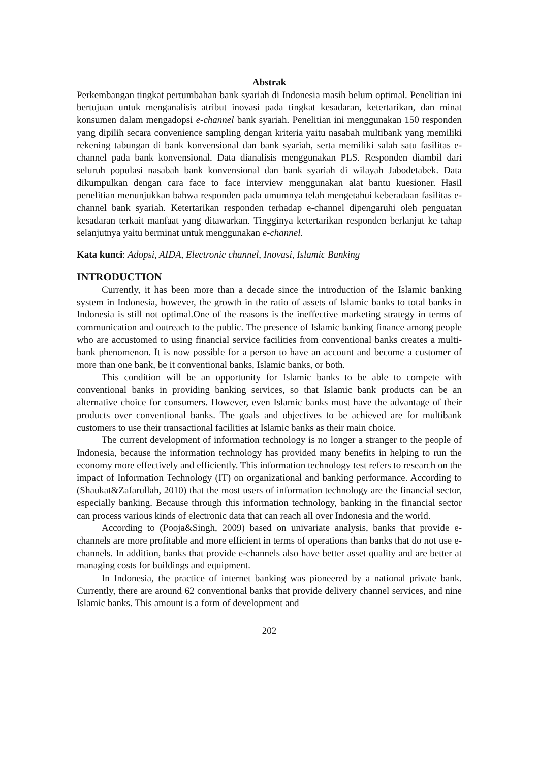Abstrak
Perkembangan tingkat pertumbahan bank syariah di Indonesia masih belum optimal. Penelitian ini bertujuan untuk menganalisis atribut inovasi pada tingkat kesadaran, ketertarikan, dan minat konsumen dalam mengadopsi e-channel bank syariah. Penelitian ini menggunakan 150 responden yang dipilih secara convenience sampling dengan kriteria yaitu nasabah multibank yang memiliki rekening tabungan di bank konvensional dan bank syariah, serta memiliki salah satu fasilitas e-channel pada bank konvensional. Data dianalisis menggunakan PLS. Responden diambil dari seluruh populasi nasabah bank konvensional dan bank syariah di wilayah Jabodetabek. Data dikumpulkan dengan cara face to face interview menggunakan alat bantu kuesioner. Hasil penelitian menunjukkan bahwa responden pada umumnya telah mengetahui keberadaan fasilitas e-channel bank syariah. Ketertarikan responden terhadap e-channel dipengaruhi oleh penguatan kesadaran terkait manfaat yang ditawarkan. Tingginya ketertarikan responden berlanjut ke tahap selanjutnya yaitu berminat untuk menggunakan e-channel.
Kata kunci: Adopsi, AIDA, Electronic channel, Inovasi, Islamic Banking
INTRODUCTION
Currently, it has been more than a decade since the introduction of the Islamic banking system in Indonesia, however, the growth in the ratio of assets of Islamic banks to total banks in Indonesia is still not optimal.One of the reasons is the ineffective marketing strategy in terms of communication and outreach to the public. The presence of Islamic banking finance among people who are accustomed to using financial service facilities from conventional banks creates a multi-bank phenomenon. It is now possible for a person to have an account and become a customer of more than one bank, be it conventional banks, Islamic banks, or both.
This condition will be an opportunity for Islamic banks to be able to compete with conventional banks in providing banking services, so that Islamic bank products can be an alternative choice for consumers. However, even Islamic banks must have the advantage of their products over conventional banks. The goals and objectives to be achieved are for multibank customers to use their transactional facilities at Islamic banks as their main choice.
The current development of information technology is no longer a stranger to the people of Indonesia, because the information technology has provided many benefits in helping to run the economy more effectively and efficiently. This information technology test refers to research on the impact of Information Technology (IT) on organizational and banking performance. According to (Shaukat&Zafarullah, 2010) that the most users of information technology are the financial sector, especially banking. Because through this information technology, banking in the financial sector can process various kinds of electronic data that can reach all over Indonesia and the world.
According to (Pooja&Singh, 2009) based on univariate analysis, banks that provide e-channels are more profitable and more efficient in terms of operations than banks that do not use e-channels. In addition, banks that provide e-channels also have better asset quality and are better at managing costs for buildings and equipment.
In Indonesia, the practice of internet banking was pioneered by a national private bank. Currently, there are around 62 conventional banks that provide delivery channel services, and nine Islamic banks. This amount is a form of development and
202